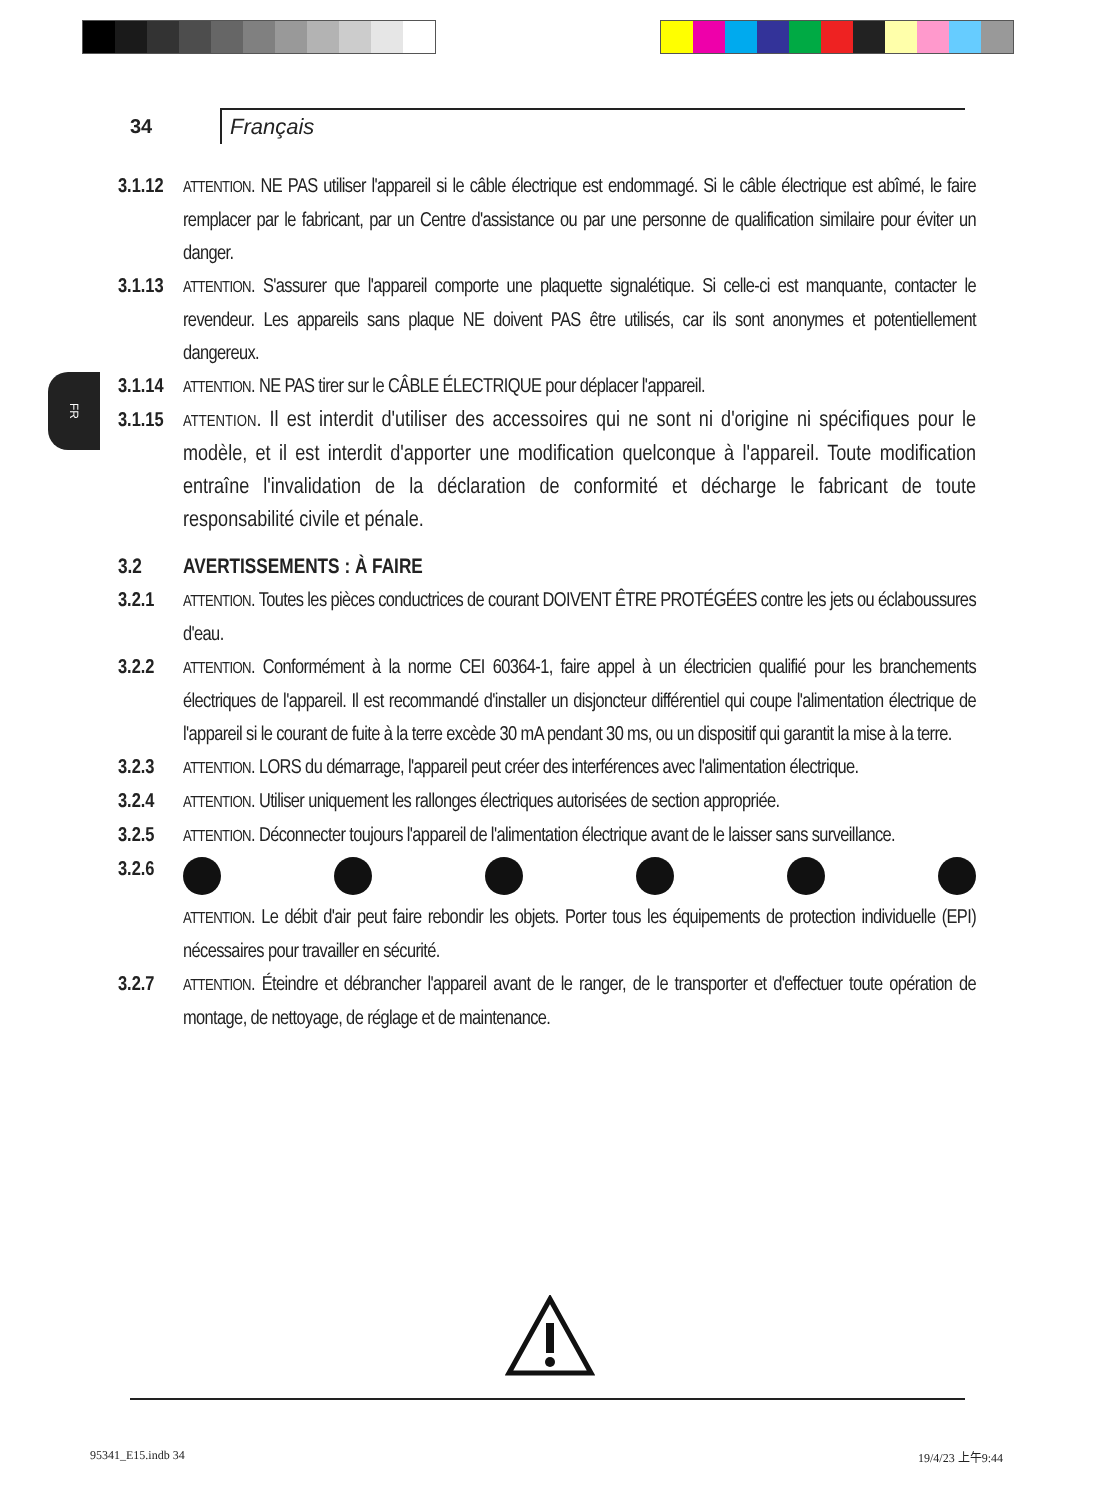34
Français
FR
3.1.12
ATTENTION. NE PAS utiliser l'appareil si le câble électrique est endommagé. Si le câble électrique est abîmé, le faire remplacer par le fabricant, par un Centre d'assistance ou par une personne de qualification similaire pour éviter un danger.
3.1.13
ATTENTION. S'assurer que l'appareil comporte une plaquette signalétique. Si celle-ci est manquante, contacter le revendeur. Les appareils sans plaque NE doivent PAS être utilisés, car ils sont anonymes et potentiellement dangereux.
3.1.14
ATTENTION. NE PAS tirer sur le CÂBLE ÉLECTRIQUE pour déplacer l'appareil.
3.1.15
ATTENTION. Il est interdit d'utiliser des accessoires qui ne sont ni d'origine ni spécifiques pour le modèle, et il est interdit d'apporter une modification quelconque à l'appareil. Toute modification entraîne l'invalidation de la déclaration de conformité et décharge le fabricant de toute responsabilité civile et pénale.
3.2 AVERTISSEMENTS : À FAIRE
3.2.1
ATTENTION. Toutes les pièces conductrices de courant DOIVENT ÊTRE PROTÉGÉES contre les jets ou éclaboussures d'eau.
3.2.2
ATTENTION. Conformément à la norme CEI 60364-1, faire appel à un électricien qualifié pour les branchements électriques de l'appareil. Il est recommandé d'installer un disjoncteur différentiel qui coupe l'alimentation électrique de l'appareil si le courant de fuite à la terre excède 30 mA pendant 30 ms, ou un dispositif qui garantit la mise à la terre.
3.2.3
ATTENTION. LORS du démarrage, l'appareil peut créer des interférences avec l'alimentation électrique.
3.2.4
ATTENTION. Utiliser uniquement les rallonges électriques autorisées de section appropriée.
3.2.5
ATTENTION. Déconnecter toujours l'appareil de l'alimentation électrique avant de le laisser sans surveillance.
3.2.6
ATTENTION. Le débit d'air peut faire rebondir les objets. Porter tous les équipements de protection individuelle (EPI) nécessaires pour travailler en sécurité.
3.2.7
ATTENTION. Éteindre et débrancher l'appareil avant de le ranger, de le transporter et d'effectuer toute opération de montage, de nettoyage, de réglage et de maintenance.
95341_E15.indb 34 19/4/23 上午9:44